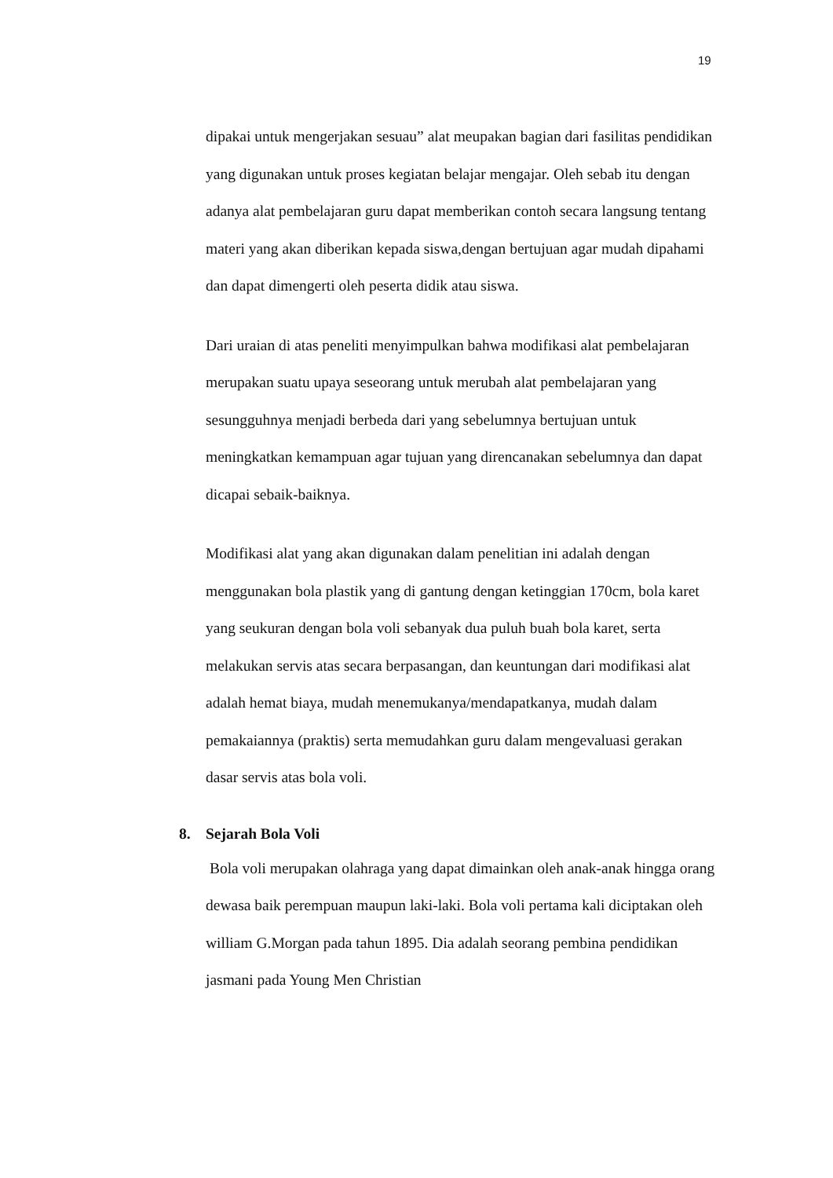19
dipakai untuk mengerjakan sesuau” alat meupakan bagian dari fasilitas pendidikan yang digunakan untuk proses kegiatan belajar mengajar. Oleh sebab itu dengan adanya alat pembelajaran guru dapat memberikan contoh secara langsung tentang materi yang akan diberikan kepada siswa,dengan bertujuan agar mudah dipahami dan dapat dimengerti oleh peserta didik atau siswa.
Dari uraian di atas peneliti menyimpulkan bahwa modifikasi alat pembelajaran merupakan suatu upaya seseorang untuk merubah alat pembelajaran yang sesungguhnya menjadi berbeda dari yang sebelumnya bertujuan untuk meningkatkan kemampuan agar tujuan yang direncanakan sebelumnya dan dapat dicapai sebaik-baiknya.
Modifikasi alat yang akan digunakan dalam penelitian ini adalah dengan menggunakan bola plastik yang di gantung dengan ketinggian 170cm, bola karet yang seukuran dengan bola voli sebanyak dua puluh buah bola karet, serta melakukan servis atas secara berpasangan, dan keuntungan dari modifikasi alat adalah hemat biaya, mudah menemukanya/mendapatkanya, mudah dalam pemakaiannya (praktis) serta memudahkan guru dalam mengevaluasi gerakan dasar servis atas bola voli.
8. Sejarah Bola Voli
Bola voli merupakan olahraga yang dapat dimainkan oleh anak-anak hingga orang dewasa baik perempuan maupun laki-laki. Bola voli pertama kali diciptakan oleh william G.Morgan pada tahun 1895. Dia adalah seorang pembina pendidikan jasmani pada Young Men Christian